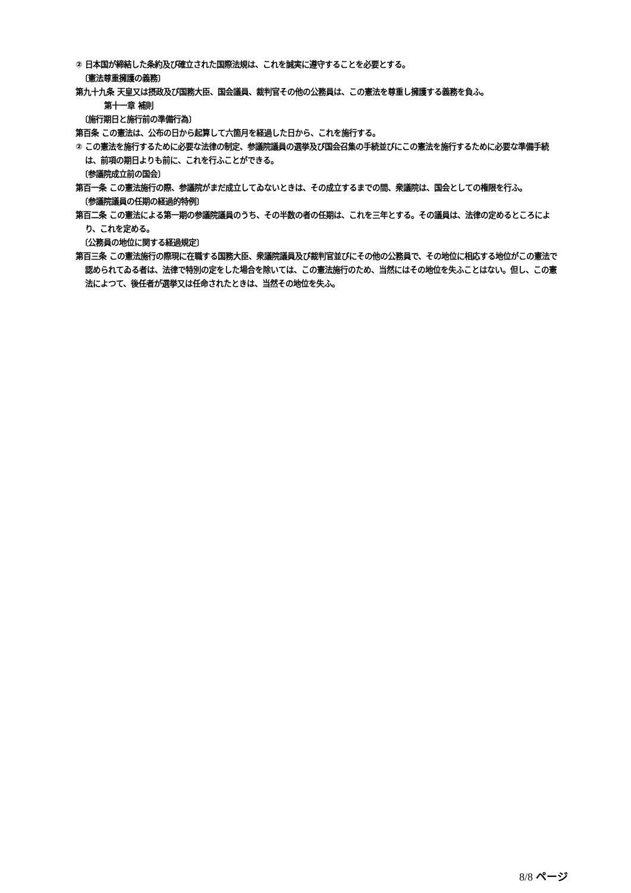② 日本国が締結した条約及び確立された国際法規は、これを誠実に遵守することを必要とする。
〔憲法尊重擁護の義務〕
第九十九条 天皇又は摂政及び国務大臣、国会議員、裁判官その他の公務員は、この憲法を尊重し擁護する義務を負ふ。
第十一章 補則
〔施行期日と施行前の準備行為〕
第百条 この憲法は、公布の日から起算して六箇月を経過した日から、これを施行する。
② この憲法を施行するために必要な法律の制定、参議院議員の選挙及び国会召集の手続並びにこの憲法を施行するために必要な準備手続は、前項の期日よりも前に、これを行ふことができる。
〔参議院成立前の国会〕
第百一条 この憲法施行の際、参議院がまだ成立してゐないときは、その成立するまでの間、衆議院は、国会としての権限を行ふ。
〔参議院議員の任期の経過的特例〕
第百二条 この憲法による第一期の参議院議員のうち、その半数の者の任期は、これを三年とする。その議員は、法律の定めるところにより、これを定める。
〔公務員の地位に関する経過規定〕
第百三条 この憲法施行の際現に在職する国務大臣、衆議院議員及び裁判官並びにその他の公務員で、その地位に相応する地位がこの憲法で認められてゐる者は、法律で特別の定をした場合を除いては、この憲法施行のため、当然にはその地位を失ふことはない。但し、この憲法によつて、後任者が選挙又は任命されたときは、当然その地位を失ふ。
8/8 ページ